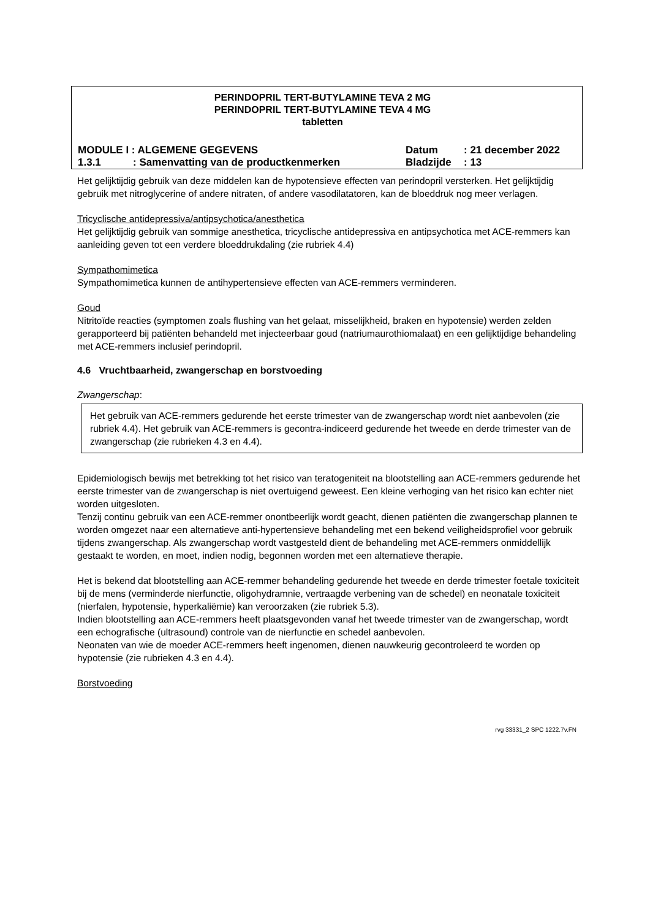PERINDOPRIL TERT-BUTYLAMINE TEVA 2 MG
PERINDOPRIL TERT-BUTYLAMINE TEVA 4 MG
tabletten
MODULE I : ALGEMENE GEGEVENS Datum: 21 december 2022
1.3.1: Samenvatting van de productkenmerken Bladzijde: 13
Het gelijktijdig gebruik van deze middelen kan de hypotensieve effecten van perindopril versterken. Het gelijktijdig gebruik met nitroglycerine of andere nitraten, of andere vasodilatatoren, kan de bloeddruk nog meer verlagen.
Tricyclische antidepressiva/antipsychotica/anesthetica
Het gelijktijdig gebruik van sommige anesthetica, tricyclische antidepressiva en antipsychotica met ACE-remmers kan aanleiding geven tot een verdere bloeddrukdaling (zie rubriek 4.4)
Sympathomimetica
Sympathomimetica kunnen de antihypertensieve effecten van ACE-remmers verminderen.
Goud
Nitritoïde reacties (symptomen zoals flushing van het gelaat, misselijkheid, braken en hypotensie) werden zelden gerapporteerd bij patiënten behandeld met injecteerbaar goud (natriumaurothiomalaat) en een gelijktijdige behandeling met ACE-remmers inclusief perindopril.
4.6 Vruchtbaarheid, zwangerschap en borstvoeding
Zwangerschap:
Het gebruik van ACE-remmers gedurende het eerste trimester van de zwangerschap wordt niet aanbevolen (zie rubriek 4.4). Het gebruik van ACE-remmers is gecontra-indiceerd gedurende het tweede en derde trimester van de zwangerschap (zie rubrieken 4.3 en 4.4).
Epidemiologisch bewijs met betrekking tot het risico van teratogeniteit na blootstelling aan ACE-remmers gedurende het eerste trimester van de zwangerschap is niet overtuigend geweest. Een kleine verhoging van het risico kan echter niet worden uitgesloten.
Tenzij continu gebruik van een ACE-remmer onontbeerlijk wordt geacht, dienen patiënten die zwangerschap plannen te worden omgezet naar een alternatieve anti-hypertensieve behandeling met een bekend veiligheidsprofiel voor gebruik tijdens zwangerschap. Als zwangerschap wordt vastgesteld dient de behandeling met ACE-remmers onmiddellijk gestaakt te worden, en moet, indien nodig, begonnen worden met een alternatieve therapie.
Het is bekend dat blootstelling aan ACE-remmer behandeling gedurende het tweede en derde trimester foetale toxiciteit bij de mens (verminderde nierfunctie, oligohydramnie, vertraagde verbening van de schedel) en neonatale toxiciteit (nierfalen, hypotensie, hyperkaliëmie) kan veroorzaken (zie rubriek 5.3).
Indien blootstelling aan ACE-remmers heeft plaatsgevonden vanaf het tweede trimester van de zwangerschap, wordt een echografische (ultrasound) controle van de nierfunctie en schedel aanbevolen.
Neonaten van wie de moeder ACE-remmers heeft ingenomen, dienen nauwkeurig gecontroleerd te worden op hypotensie (zie rubrieken 4.3 en 4.4).
Borstvoeding
rvg 33331_2 SPC 1222.7v.FN